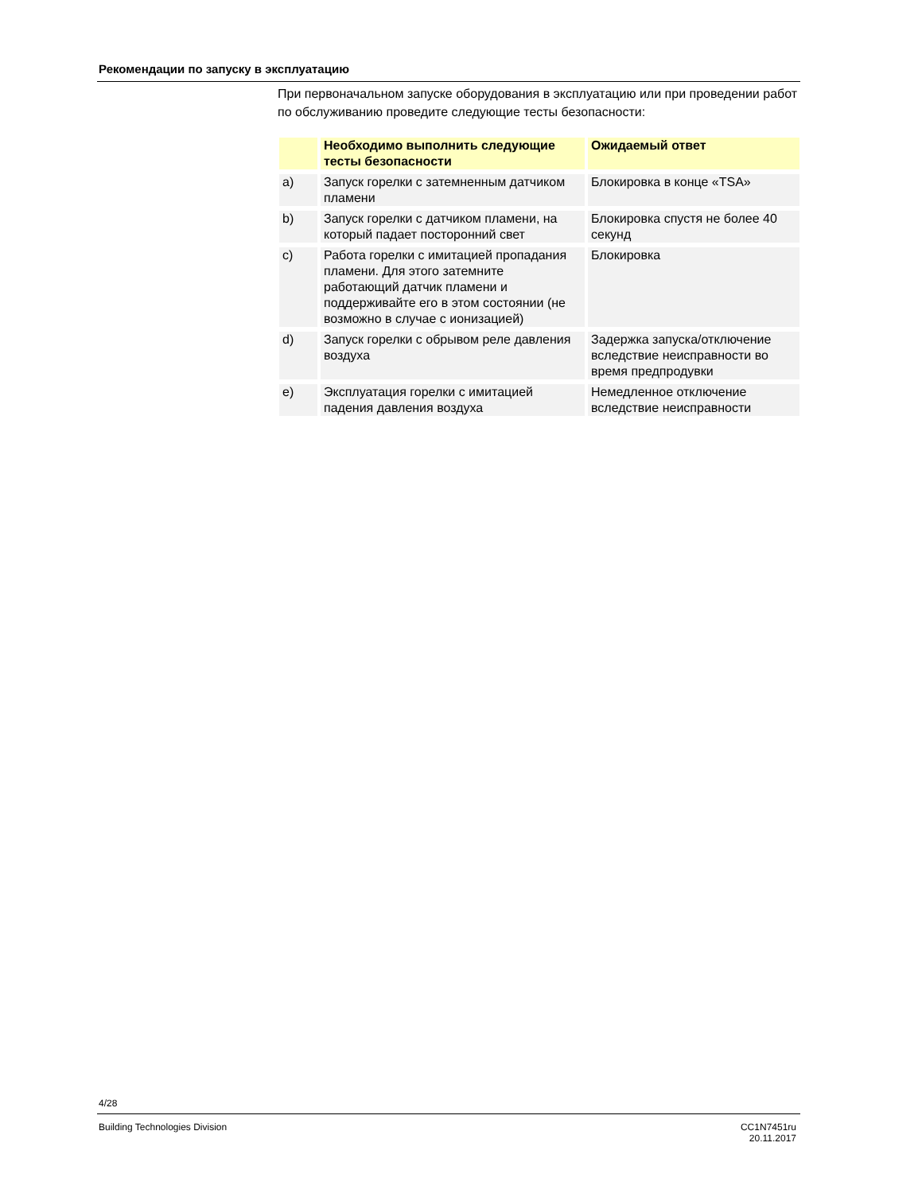Рекомендации по запуску в эксплуатацию
При первоначальном запуске оборудования в эксплуатацию или при проведении работ по обслуживанию проведите следующие тесты безопасности:
| | Необходимо выполнить следующие тесты безопасности | Ожидаемый ответ |
| --- | --- | --- |
| a) | Запуск горелки с затемненным датчиком пламени | Блокировка в конце «TSA» |
| b) | Запуск горелки с датчиком пламени, на который падает посторонний свет | Блокировка спустя не более 40 секунд |
| c) | Работа горелки с имитацией пропадания пламени. Для этого затемните работающий датчик пламени и поддерживайте его в этом состоянии (не возможно в случае с ионизацией) | Блокировка |
| d) | Запуск горелки с обрывом реле давления воздуха | Задержка запуска/отключение вследствие неисправности во время предпродувки |
| e) | Эксплуатация горелки с имитацией падения давления воздуха | Немедленное отключение вследствие неисправности |
4/28
Building Technologies Division
CC1N7451ru
20.11.2017